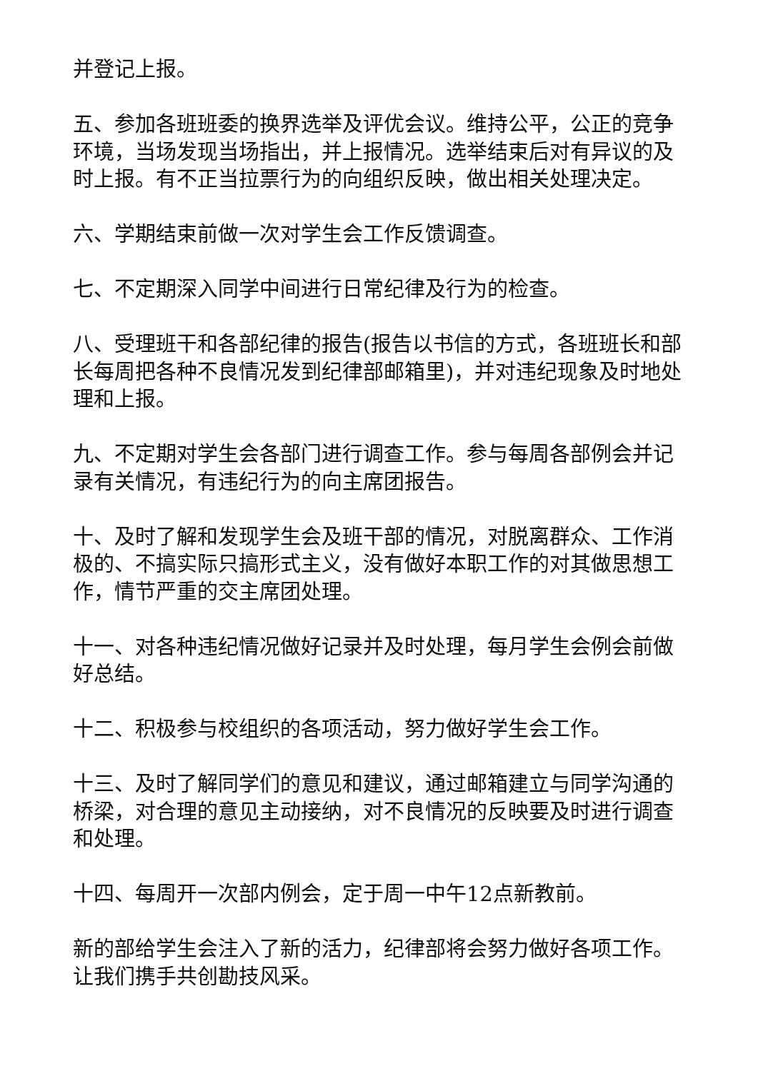并登记上报。
五、参加各班班委的换界选举及评优会议。维持公平，公正的竞争环境，当场发现当场指出，并上报情况。选举结束后对有异议的及时上报。有不正当拉票行为的向组织反映，做出相关处理决定。
六、学期结束前做一次对学生会工作反馈调查。
七、不定期深入同学中间进行日常纪律及行为的检查。
八、受理班干和各部纪律的报告(报告以书信的方式，各班班长和部长每周把各种不良情况发到纪律部邮箱里)，并对违纪现象及时地处理和上报。
九、不定期对学生会各部门进行调查工作。参与每周各部例会并记录有关情况，有违纪行为的向主席团报告。
十、及时了解和发现学生会及班干部的情况，对脱离群众、工作消极的、不搞实际只搞形式主义，没有做好本职工作的对其做思想工作，情节严重的交主席团处理。
十一、对各种违纪情况做好记录并及时处理，每月学生会例会前做好总结。
十二、积极参与校组织的各项活动，努力做好学生会工作。
十三、及时了解同学们的意见和建议，通过邮箱建立与同学沟通的桥梁，对合理的意见主动接纳，对不良情况的反映要及时进行调查和处理。
十四、每周开一次部内例会，定于周一中午12点新教前。
新的部给学生会注入了新的活力，纪律部将会努力做好各项工作。让我们携手共创勘技风采。